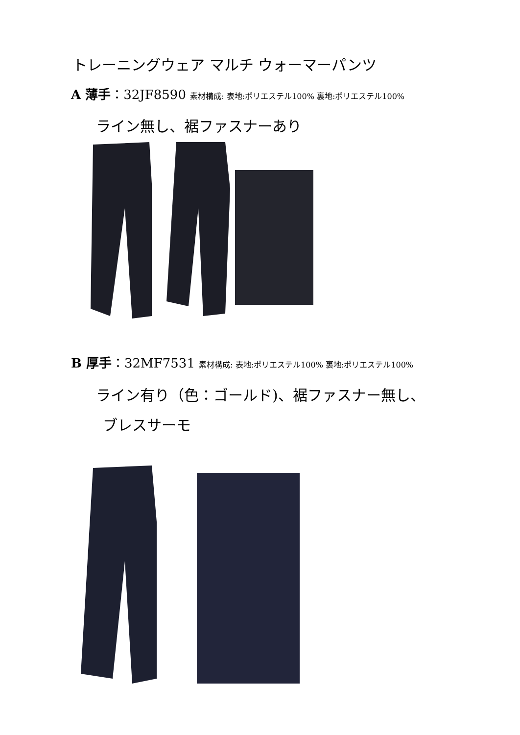トレーニングウェア マルチ ウォーマーパンツ
A 薄手：32JF8590 素材構成: 表地:ポリエステル100% 裏地:ポリエステル100%
ライン無し、裾ファスナーあり
B 厚手：32MF7531 素材構成: 表地:ポリエステル100% 裏地:ポリエステル100%
ライン有り（色：ゴールド)、裾ファスナー無し、
ブレスサーモ